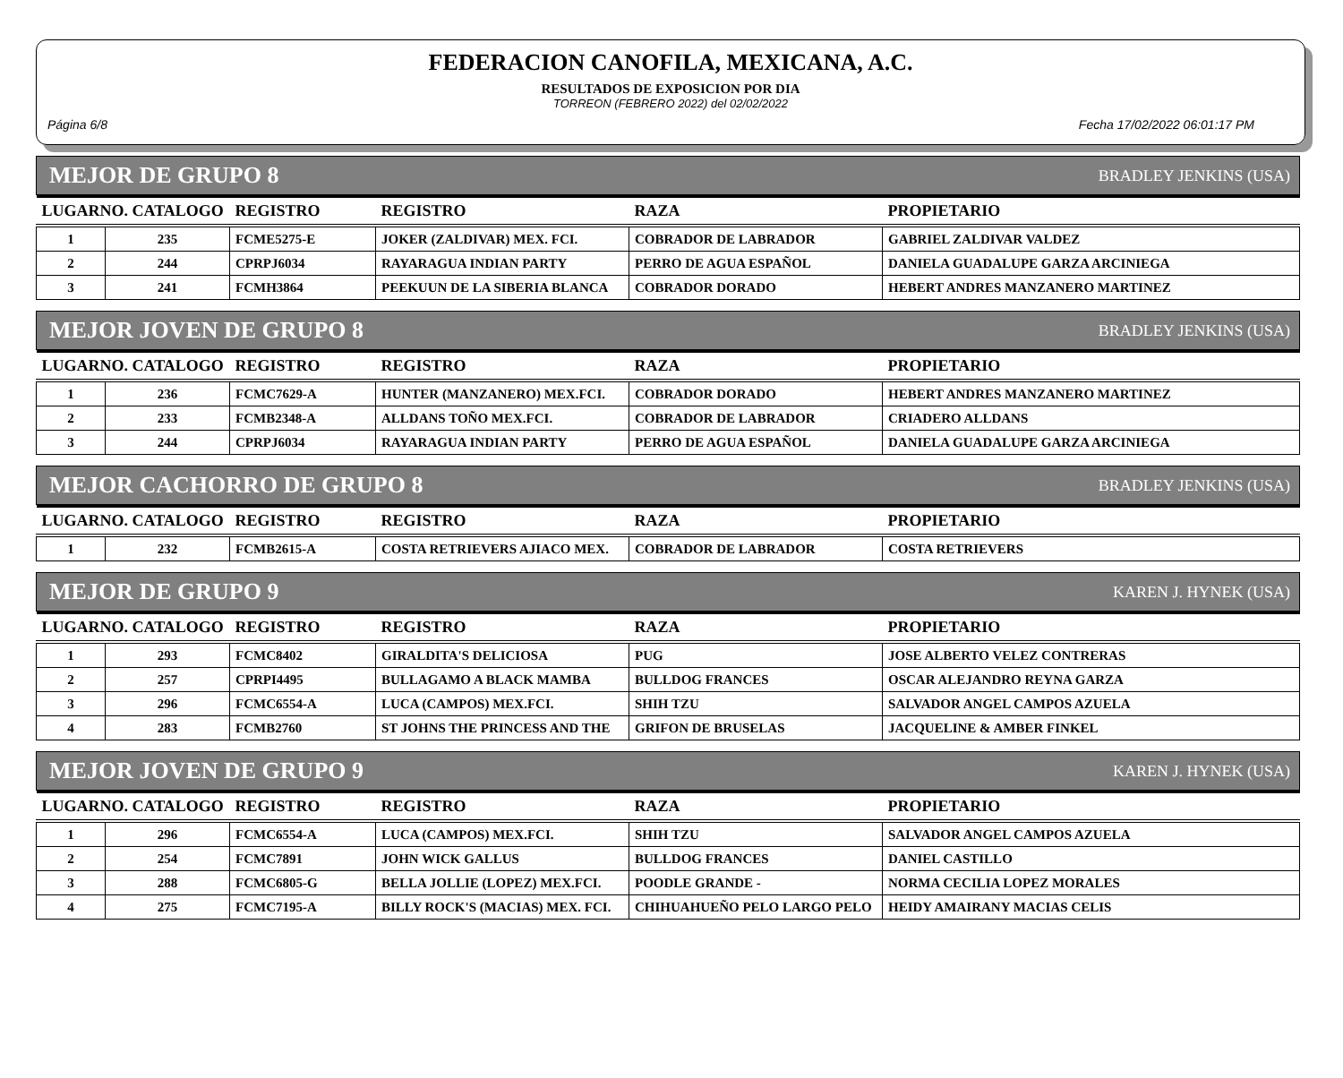FEDERACION CANOFILA, MEXICANA, A.C.
RESULTADOS DE EXPOSICION POR DIA
TORREON (FEBRERO 2022) del 02/02/2022
Página 6/8 Fecha 17/02/2022 06:01:17 PM
MEJOR DE GRUPO 8 BRADLEY JENKINS (USA)
| LUGARNO. CATALOGO | | REGISTRO | REGISTRO | RAZA | PROPIETARIO |
| --- | --- | --- | --- | --- | --- |
| 1 | 235 | FCME5275-E | JOKER (ZALDIVAR) MEX. FCI. | COBRADOR DE LABRADOR | GABRIEL ZALDIVAR VALDEZ |
| 2 | 244 | CPRPJ6034 | RAYARAGUA INDIAN PARTY | PERRO DE AGUA ESPAÑOL | DANIELA GUADALUPE GARZA ARCINIEGA |
| 3 | 241 | FCMH3864 | PEEKUUN DE LA SIBERIA BLANCA | COBRADOR DORADO | HEBERT ANDRES MANZANERO MARTINEZ |
MEJOR JOVEN DE GRUPO 8 BRADLEY JENKINS (USA)
| LUGARNO. CATALOGO | | REGISTRO | REGISTRO | RAZA | PROPIETARIO |
| --- | --- | --- | --- | --- | --- |
| 1 | 236 | FCMC7629-A | HUNTER (MANZANERO) MEX.FCI. | COBRADOR DORADO | HEBERT ANDRES MANZANERO MARTINEZ |
| 2 | 233 | FCMB2348-A | ALLDANS TOÑO MEX.FCI. | COBRADOR DE LABRADOR | CRIADERO ALLDANS |
| 3 | 244 | CPRPJ6034 | RAYARAGUA INDIAN PARTY | PERRO DE AGUA ESPAÑOL | DANIELA GUADALUPE GARZA ARCINIEGA |
MEJOR CACHORRO DE GRUPO 8 BRADLEY JENKINS (USA)
| LUGARNO. CATALOGO | | REGISTRO | REGISTRO | RAZA | PROPIETARIO |
| --- | --- | --- | --- | --- | --- |
| 1 | 232 | FCMB2615-A | COSTA RETRIEVERS AJIACO MEX. | COBRADOR DE LABRADOR | COSTA RETRIEVERS |
MEJOR DE GRUPO 9 KAREN J. HYNEK (USA)
| LUGARNO. CATALOGO | | REGISTRO | REGISTRO | RAZA | PROPIETARIO |
| --- | --- | --- | --- | --- | --- |
| 1 | 293 | FCMC8402 | GIRALDITA'S DELICIOSA | PUG | JOSE ALBERTO VELEZ CONTRERAS |
| 2 | 257 | CPRPI4495 | BULLAGAMO A BLACK MAMBA | BULLDOG FRANCES | OSCAR ALEJANDRO REYNA GARZA |
| 3 | 296 | FCMC6554-A | LUCA (CAMPOS) MEX.FCI. | SHIH TZU | SALVADOR ANGEL CAMPOS AZUELA |
| 4 | 283 | FCMB2760 | ST JOHNS THE PRINCESS AND THE | GRIFON DE BRUSELAS | JACQUELINE & AMBER FINKEL |
MEJOR JOVEN DE GRUPO 9 KAREN J. HYNEK (USA)
| LUGARNO. CATALOGO | | REGISTRO | REGISTRO | RAZA | PROPIETARIO |
| --- | --- | --- | --- | --- | --- |
| 1 | 296 | FCMC6554-A | LUCA (CAMPOS) MEX.FCI. | SHIH TZU | SALVADOR ANGEL CAMPOS AZUELA |
| 2 | 254 | FCMC7891 | JOHN WICK GALLUS | BULLDOG FRANCES | DANIEL CASTILLO |
| 3 | 288 | FCMC6805-G | BELLA JOLLIE (LOPEZ) MEX.FCI. | POODLE GRANDE - | NORMA CECILIA LOPEZ MORALES |
| 4 | 275 | FCMC7195-A | BILLY ROCK'S (MACIAS) MEX. FCI. | CHIHUAHUEÑO PELO LARGO PELO | HEIDY AMAIRANY MACIAS CELIS |